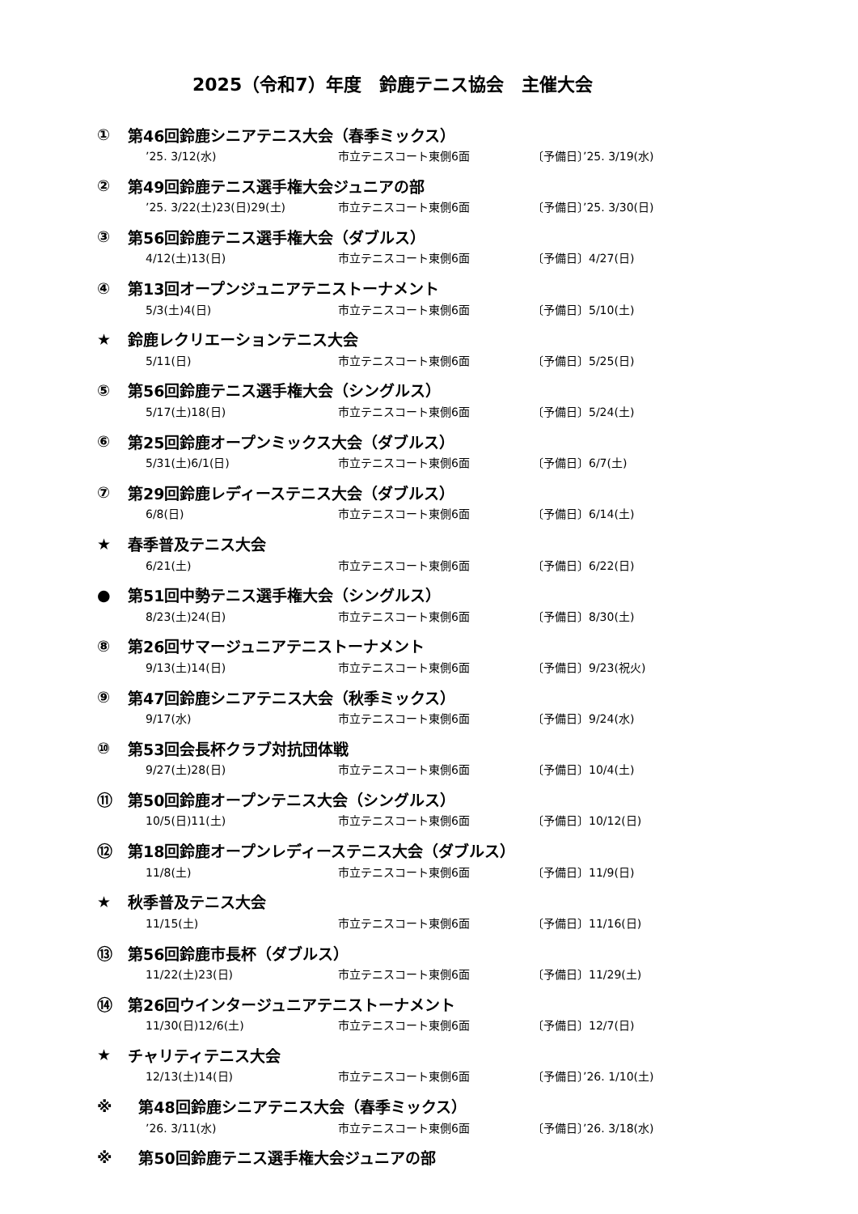2025（令和7）年度　鈴鹿テニス協会　主催大会
① 第46回鈴鹿シニアテニス大会（春季ミックス）
’25. 3/12(水) 市立テニスコート東側6面 〔予備日〕’25. 3/19(水)
② 第49回鈴鹿テニス選手権大会ジュニアの部
’25. 3/22(土)23(日)29(土) 市立テニスコート東側6面 〔予備日〕’25. 3/30(日)
③ 第56回鈴鹿テニス選手権大会（ダブルス）
4/12(土)13(日) 市立テニスコート東側6面 〔予備日〕4/27(日)
④ 第13回オープンジュニアテニストーナメント
5/3(土)4(日) 市立テニスコート東側6面 〔予備日〕5/10(土)
★ 鈴鹿レクリエーションテニス大会
5/11(日) 市立テニスコート東側6面 〔予備日〕5/25(日)
⑤ 第56回鈴鹿テニス選手権大会（シングルス）
5/17(土)18(日) 市立テニスコート東側6面 〔予備日〕5/24(土)
⑥ 第25回鈴鹿オープンミックス大会（ダブルス）
5/31(土)6/1(日) 市立テニスコート東側6面 〔予備日〕6/7(土)
⑦ 第29回鈴鹿レディーステニス大会（ダブルス）
6/8(日) 市立テニスコート東側6面 〔予備日〕6/14(土)
★ 春季普及テニス大会
6/21(土) 市立テニスコート東側6面 〔予備日〕6/22(日)
● 第51回中勢テニス選手権大会（シングルス）
8/23(土)24(日) 市立テニスコート東側6面 〔予備日〕8/30(土)
⑧ 第26回サマージュニアテニストーナメント
9/13(土)14(日) 市立テニスコート東側6面 〔予備日〕9/23(祝火)
⑨ 第47回鈴鹿シニアテニス大会（秋季ミックス）
9/17(水) 市立テニスコート東側6面 〔予備日〕9/24(水)
⑩ 第53回会長杯クラブ対抗団体戦
9/27(土)28(日) 市立テニスコート東側6面 〔予備日〕10/4(土)
⑪ 第50回鈴鹿オープンテニス大会（シングルス）
10/5(日)11(土) 市立テニスコート東側6面 〔予備日〕10/12(日)
⑫ 第18回鈴鹿オープンレディーステニス大会（ダブルス）
11/8(土) 市立テニスコート東側6面 〔予備日〕11/9(日)
★ 秋季普及テニス大会
11/15(土) 市立テニスコート東側6面 〔予備日〕11/16(日)
⑬ 第56回鈴鹿市長杯（ダブルス）
11/22(土)23(日) 市立テニスコート東側6面 〔予備日〕11/29(土)
⑭ 第26回ウインタージュニアテニストーナメント
11/30(日)12/6(土) 市立テニスコート東側6面 〔予備日〕12/7(日)
★ チャリティテニス大会
12/13(土)14(日) 市立テニスコート東側6面 〔予備日〕’26. 1/10(土)
※ 第48回鈴鹿シニアテニス大会（春季ミックス）
’26. 3/11(水) 市立テニスコート東側6面 〔予備日〕’26. 3/18(水)
※ 第50回鈴鹿テニス選手権大会ジュニアの部